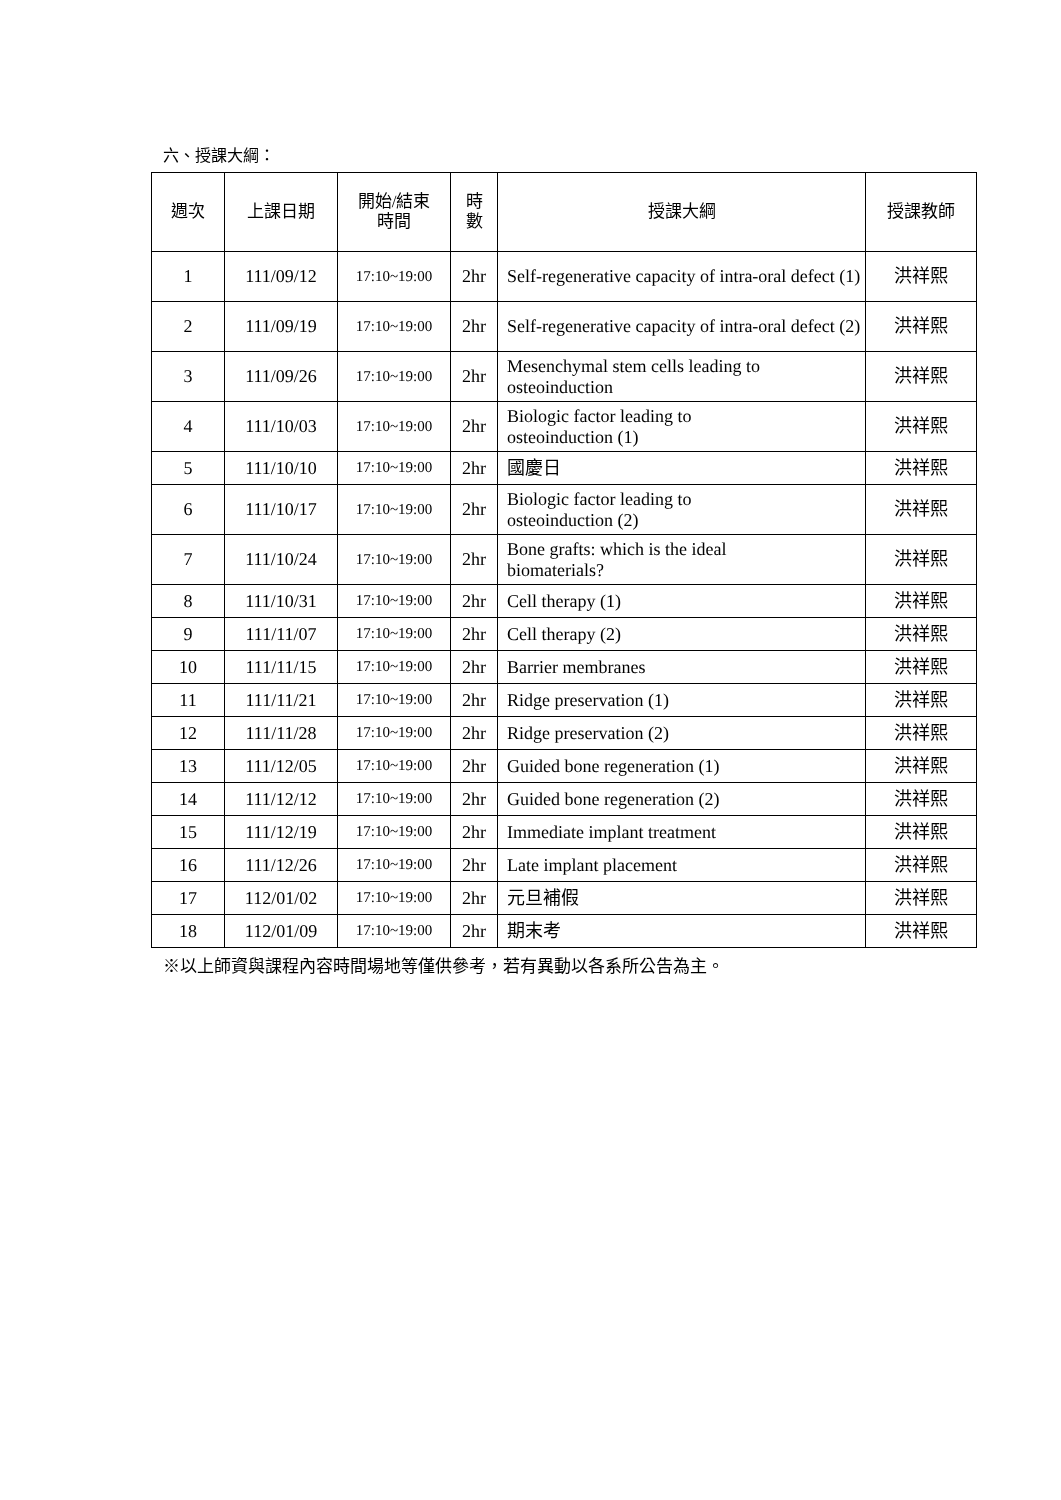六、授課大綱：
| 週次 | 上課日期 | 開始/結束 時間 | 時 數 | 授課大綱 | 授課教師 |
| --- | --- | --- | --- | --- | --- |
| 1 | 111/09/12 | 17:10~19:00 | 2hr | Self-regenerative capacity of intra-oral defect (1) | 洪祥熙 |
| 2 | 111/09/19 | 17:10~19:00 | 2hr | Self-regenerative capacity of intra-oral defect (2) | 洪祥熙 |
| 3 | 111/09/26 | 17:10~19:00 | 2hr | Mesenchymal stem cells leading to osteoinduction | 洪祥熙 |
| 4 | 111/10/03 | 17:10~19:00 | 2hr | Biologic factor leading to osteoinduction (1) | 洪祥熙 |
| 5 | 111/10/10 | 17:10~19:00 | 2hr | 國慶日 | 洪祥熙 |
| 6 | 111/10/17 | 17:10~19:00 | 2hr | Biologic factor leading to osteoinduction (2) | 洪祥熙 |
| 7 | 111/10/24 | 17:10~19:00 | 2hr | Bone grafts: which is the ideal biomaterials? | 洪祥熙 |
| 8 | 111/10/31 | 17:10~19:00 | 2hr | Cell therapy (1) | 洪祥熙 |
| 9 | 111/11/07 | 17:10~19:00 | 2hr | Cell therapy (2) | 洪祥熙 |
| 10 | 111/11/15 | 17:10~19:00 | 2hr | Barrier membranes | 洪祥熙 |
| 11 | 111/11/21 | 17:10~19:00 | 2hr | Ridge preservation (1) | 洪祥熙 |
| 12 | 111/11/28 | 17:10~19:00 | 2hr | Ridge preservation (2) | 洪祥熙 |
| 13 | 111/12/05 | 17:10~19:00 | 2hr | Guided bone regeneration (1) | 洪祥熙 |
| 14 | 111/12/12 | 17:10~19:00 | 2hr | Guided bone regeneration (2) | 洪祥熙 |
| 15 | 111/12/19 | 17:10~19:00 | 2hr | Immediate implant treatment | 洪祥熙 |
| 16 | 111/12/26 | 17:10~19:00 | 2hr | Late implant placement | 洪祥熙 |
| 17 | 112/01/02 | 17:10~19:00 | 2hr | 元旦補假 | 洪祥熙 |
| 18 | 112/01/09 | 17:10~19:00 | 2hr | 期末考 | 洪祥熙 |
※以上師資與課程內容時間場地等僅供參考，若有異動以各系所公告為主。